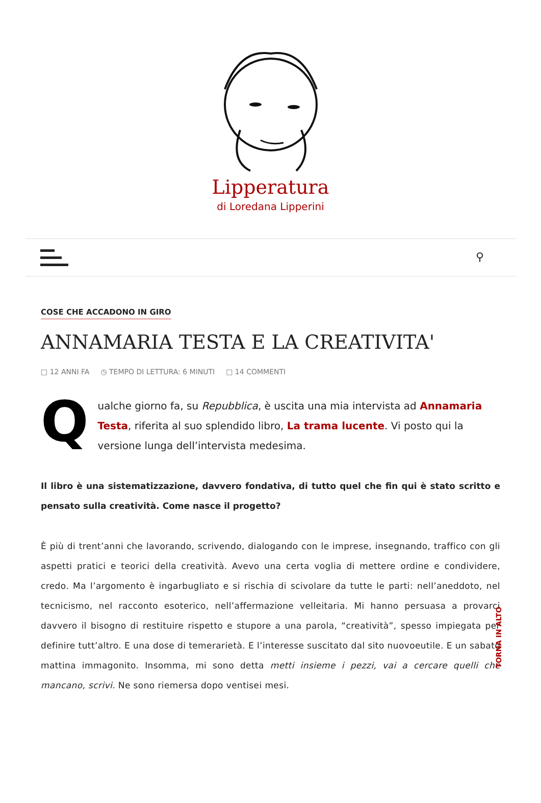Lipperatura
di Loredana Lipperini
⚲
COSE CHE ACCADONO IN GIRO
ANNAMARIA TESTA E LA CREATIVITA'
□ 12 ANNI FA ◷ TEMPO DI LETTURA: 6 MINUTI □ 14 COMMENTI
Q
ualche giorno fa, su Repubblica, è uscita una mia intervista ad Annamaria Testa, riferita al suo splendido libro, La trama lucente. Vi posto qui la versione lunga dell’intervista medesima.
Il libro è una sistematizzazione, davvero fondativa, di tutto quel che fin qui è stato scritto e pensato sulla creatività. Come nasce il progetto?
È più di trent’anni che lavorando, scrivendo, dialogando con le imprese, insegnando, traffico con gli aspetti pratici e teorici della creatività. Avevo una certa voglia di mettere ordine e condividere, credo. Ma l’argomento è ingarbugliato e si rischia di scivolare da tutte le parti: nell’aneddoto, nel tecnicismo, nel racconto esoterico, nell’affermazione velleitaria. Mi hanno persuasa a provarci davvero il bisogno di restituire rispetto e stupore a una parola, “creatività”, spesso impiegata per definire tutt’altro. E una dose di temerarietà. E l’interesse suscitato dal sito nuovoeutile. E un sabato mattina immagonito. Insomma, mi sono detta metti insieme i pezzi, vai a cercare quelli che mancano, scrivi. Ne sono riemersa dopo ventisei mesi.
TORNA IN ALTO